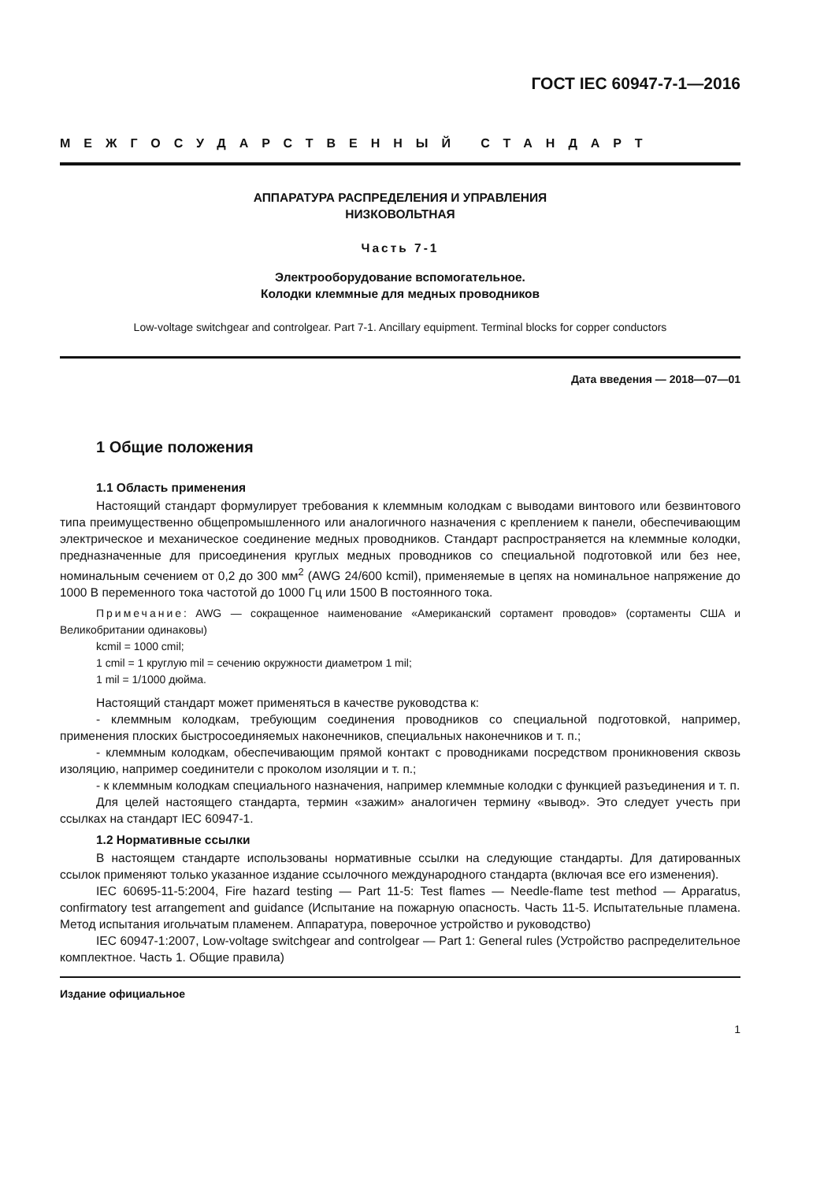ГОСТ IEC 60947-7-1—2016
МЕЖГОСУДАРСТВЕННЫЙ СТАНДАРТ
АППАРАТУРА РАСПРЕДЕЛЕНИЯ И УПРАВЛЕНИЯ
НИЗКОВОЛЬТНАЯ
Часть 7-1
Электрооборудование вспомогательное.
Колодки клеммные для медных проводников
Low-voltage switchgear and controlgear. Part 7-1. Ancillary equipment. Terminal blocks for copper conductors
Дата введения — 2018—07—01
1 Общие положения
1.1 Область применения
Настоящий стандарт формулирует требования к клеммным колодкам с выводами винтового или безвинтового типа преимущественно общепромышленного или аналогичного назначения с креплением к панели, обеспечивающим электрическое и механическое соединение медных проводников. Стандарт распространяется на клеммные колодки, предназначенные для присоединения круглых медных проводников со специальной подготовкой или без нее, номинальным сечением от 0,2 до 300 мм<sup>2</sup> (AWG 24/600 kcmil), применяемые в цепях на номинальное напряжение до 1000 В переменного тока частотой до 1000 Гц или 1500 В постоянного тока.
Примечание: AWG — сокращенное наименование «Американский сортамент проводов» (сортаменты США и Великобритании одинаковы)
kcmil = 1000 cmil;
1 cmil = 1 круглую mil = сечению окружности диаметром 1 mil;
1 mil = 1/1000 дюйма.
Настоящий стандарт может применяться в качестве руководства к:
- клеммным колодкам, требующим соединения проводников со специальной подготовкой, например, применения плоских быстросоединяемых наконечников, специальных наконечников и т. п.;
- клеммным колодкам, обеспечивающим прямой контакт с проводниками посредством проникновения сквозь изоляцию, например соединители с проколом изоляции и т. п.;
- к клеммным колодкам специального назначения, например клеммные колодки с функцией разъединения и т. п.
Для целей настоящего стандарта, термин «зажим» аналогичен термину «вывод». Это следует учесть при ссылках на стандарт IEC 60947-1.
1.2 Нормативные ссылки
В настоящем стандарте использованы нормативные ссылки на следующие стандарты. Для датированных ссылок применяют только указанное издание ссылочного международного стандарта (включая все его изменения).
IEC 60695-11-5:2004, Fire hazard testing — Part 11-5: Test flames — Needle-flame test method — Apparatus, confirmatory test arrangement and guidance (Испытание на пожарную опасность. Часть 11-5. Испытательные пламена. Метод испытания игольчатым пламенем. Аппаратура, поверочное устройство и руководство)
IEC 60947-1:2007, Low-voltage switchgear and controlgear — Part 1: General rules (Устройство распределительное комплектное. Часть 1. Общие правила)
Издание официальное
1